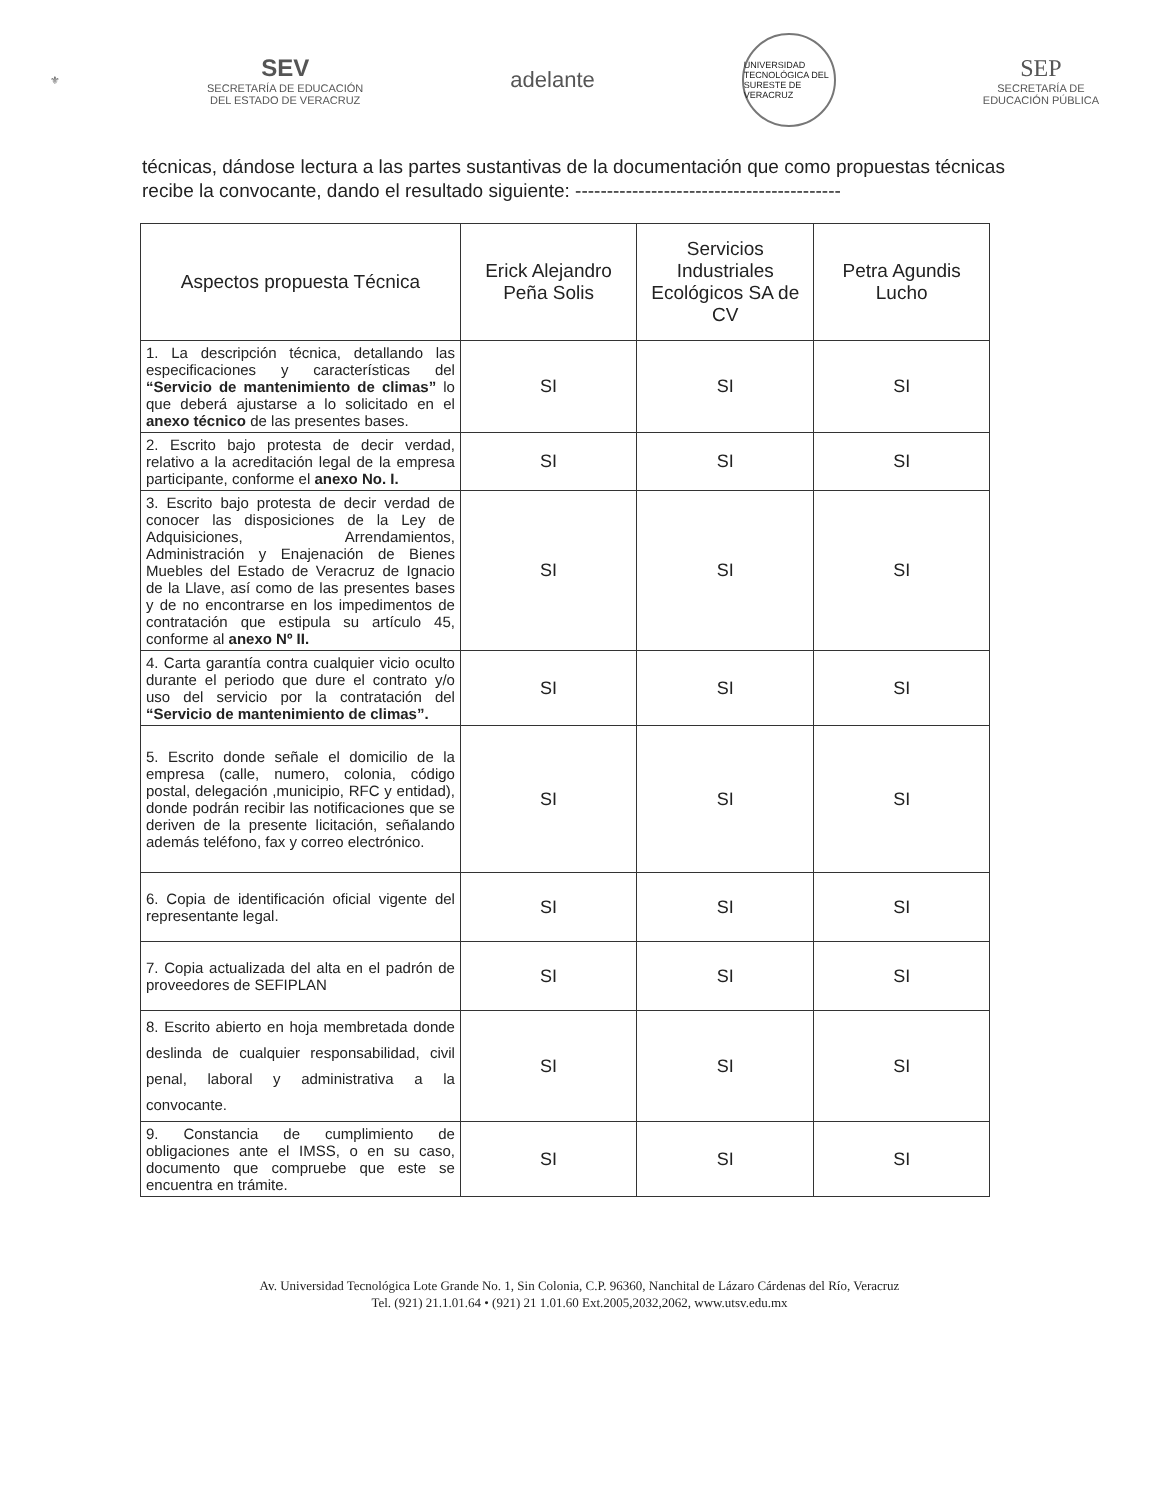⚜
SEV
SECRETARÍA DE EDUCACIÓN
DEL ESTADO DE VERACRUZ
adelante
UNIVERSIDAD TECNOLÓGICA DEL SURESTE DE VERACRUZ
SEP
SECRETARÍA DE
EDUCACIÓN PÚBLICA
técnicas, dándose lectura a las partes sustantivas de la documentación que como propuestas técnicas recibe la convocante, dando el resultado siguiente: ------------------------------------------
| Aspectos propuesta Técnica | Erick Alejandro Peña Solis | Servicios Industriales Ecológicos SA de CV | Petra Agundis Lucho |
| --- | --- | --- | --- |
| 1. La descripción técnica, detallando las especificaciones y características del “Servicio de mantenimiento de climas” lo que deberá ajustarse a lo solicitado en el anexo técnico de las presentes bases. | SI | SI | SI |
| 2. Escrito bajo protesta de decir verdad, relativo a la acreditación legal de la empresa participante, conforme el anexo No. I. | SI | SI | SI |
| 3. Escrito bajo protesta de decir verdad de conocer las disposiciones de la Ley de Adquisiciones, Arrendamientos, Administración y Enajenación de Bienes Muebles del Estado de Veracruz de Ignacio de la Llave, así como de las presentes bases y de no encontrarse en los impedimentos de contratación que estipula su artículo 45, conforme al anexo Nº II. | SI | SI | SI |
| 4. Carta garantía contra cualquier vicio oculto durante el periodo que dure el contrato y/o uso del servicio por la contratación del “Servicio de mantenimiento de climas”. | SI | SI | SI |
| 5. Escrito donde señale el domicilio de la empresa (calle, numero, colonia, código postal, delegación ,municipio, RFC y entidad), donde podrán recibir las notificaciones que se deriven de la presente licitación, señalando además teléfono, fax y correo electrónico. | SI | SI | SI |
| 6. Copia de identificación oficial vigente del representante legal. | SI | SI | SI |
| 7. Copia actualizada del alta en el padrón de proveedores de SEFIPLAN | SI | SI | SI |
| 8. Escrito abierto en hoja membretada donde deslinda de cualquier responsabilidad, civil penal, laboral y administrativa a la convocante. | SI | SI | SI |
| 9. Constancia de cumplimiento de obligaciones ante el IMSS, o en su caso, documento que compruebe que este se encuentra en trámite. | SI | SI | SI |
Av. Universidad Tecnológica Lote Grande No. 1, Sin Colonia, C.P. 96360, Nanchital de Lázaro Cárdenas del Río, Veracruz
Tel. (921) 21.1.01.64 • (921) 21 1.01.60 Ext.2005,2032,2062, www.utsv.edu.mx